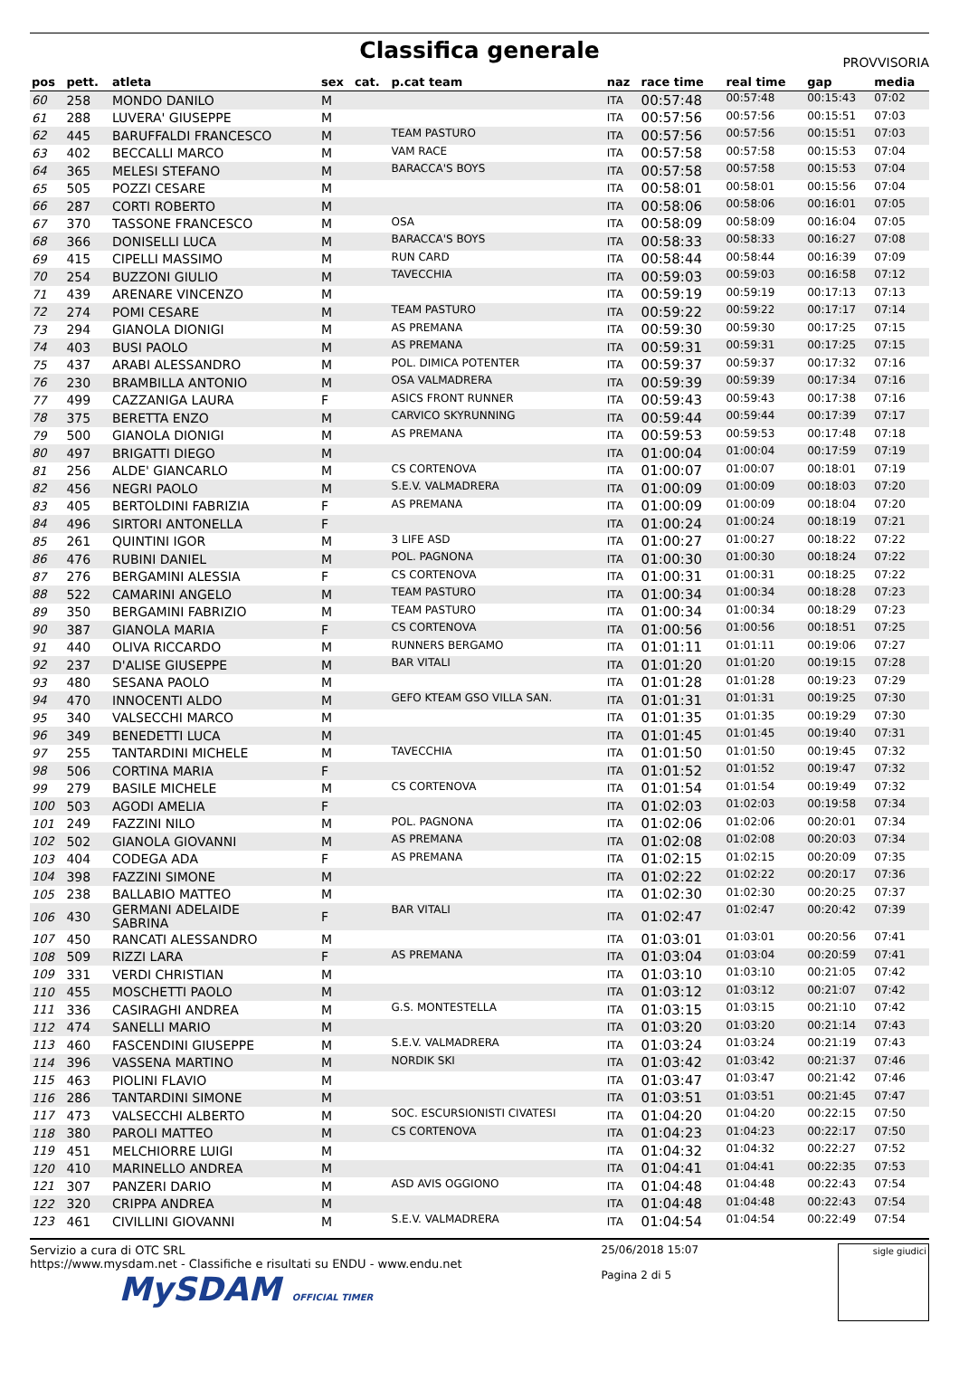Classifica generale
PROVVISORIA
| pos | pett. | atleta | sex | cat. | p.cat team | naz | race time | real time | gap | media |
| --- | --- | --- | --- | --- | --- | --- | --- | --- | --- | --- |
| 60 | 258 | MONDO DANILO | M | | | ITA | 00:57:48 | 00:57:48 | 00:15:43 | 07:02 |
| 61 | 288 | LUVERA' GIUSEPPE | M | | | ITA | 00:57:56 | 00:57:56 | 00:15:51 | 07:03 |
| 62 | 445 | BARUFFALDI FRANCESCO | M | | TEAM PASTURO | ITA | 00:57:56 | 00:57:56 | 00:15:51 | 07:03 |
| 63 | 402 | BECCALLI MARCO | M | | VAM RACE | ITA | 00:57:58 | 00:57:58 | 00:15:53 | 07:04 |
| 64 | 365 | MELESI STEFANO | M | | BARACCA'S BOYS | ITA | 00:57:58 | 00:57:58 | 00:15:53 | 07:04 |
| 65 | 505 | POZZI CESARE | M | | | ITA | 00:58:01 | 00:58:01 | 00:15:56 | 07:04 |
| 66 | 287 | CORTI ROBERTO | M | | | ITA | 00:58:06 | 00:58:06 | 00:16:01 | 07:05 |
| 67 | 370 | TASSONE FRANCESCO | M | | OSA | ITA | 00:58:09 | 00:58:09 | 00:16:04 | 07:05 |
| 68 | 366 | DONISELLI LUCA | M | | BARACCA'S BOYS | ITA | 00:58:33 | 00:58:33 | 00:16:27 | 07:08 |
| 69 | 415 | CIPELLI MASSIMO | M | | RUN CARD | ITA | 00:58:44 | 00:58:44 | 00:16:39 | 07:09 |
| 70 | 254 | BUZZONI GIULIO | M | | TAVECCHIA | ITA | 00:59:03 | 00:59:03 | 00:16:58 | 07:12 |
| 71 | 439 | ARENARE VINCENZO | M | | | ITA | 00:59:19 | 00:59:19 | 00:17:13 | 07:13 |
| 72 | 274 | POMI CESARE | M | | TEAM PASTURO | ITA | 00:59:22 | 00:59:22 | 00:17:17 | 07:14 |
| 73 | 294 | GIANOLA DIONIGI | M | | AS PREMANA | ITA | 00:59:30 | 00:59:30 | 00:17:25 | 07:15 |
| 74 | 403 | BUSI PAOLO | M | | AS PREMANA | ITA | 00:59:31 | 00:59:31 | 00:17:25 | 07:15 |
| 75 | 437 | ARABI ALESSANDRO | M | | POL. DIMICA POTENTER | ITA | 00:59:37 | 00:59:37 | 00:17:32 | 07:16 |
| 76 | 230 | BRAMBILLA ANTONIO | M | | OSA VALMADRERA | ITA | 00:59:39 | 00:59:39 | 00:17:34 | 07:16 |
| 77 | 499 | CAZZANIGA LAURA | F | | ASICS FRONT RUNNER | ITA | 00:59:43 | 00:59:43 | 00:17:38 | 07:16 |
| 78 | 375 | BERETTA ENZO | M | | CARVICO SKYRUNNING | ITA | 00:59:44 | 00:59:44 | 00:17:39 | 07:17 |
| 79 | 500 | GIANOLA DIONIGI | M | | AS PREMANA | ITA | 00:59:53 | 00:59:53 | 00:17:48 | 07:18 |
| 80 | 497 | BRIGATTI DIEGO | M | | | ITA | 01:00:04 | 01:00:04 | 00:17:59 | 07:19 |
| 81 | 256 | ALDE' GIANCARLO | M | | CS CORTENOVA | ITA | 01:00:07 | 01:00:07 | 00:18:01 | 07:19 |
| 82 | 456 | NEGRI PAOLO | M | | S.E.V. VALMADRERA | ITA | 01:00:09 | 01:00:09 | 00:18:03 | 07:20 |
| 83 | 405 | BERTOLDINI FABRIZIA | F | | AS PREMANA | ITA | 01:00:09 | 01:00:09 | 00:18:04 | 07:20 |
| 84 | 496 | SIRTORI ANTONELLA | F | | | ITA | 01:00:24 | 01:00:24 | 00:18:19 | 07:21 |
| 85 | 261 | QUINTINI IGOR | M | | 3 LIFE ASD | ITA | 01:00:27 | 01:00:27 | 00:18:22 | 07:22 |
| 86 | 476 | RUBINI DANIEL | M | | POL. PAGNONA | ITA | 01:00:30 | 01:00:30 | 00:18:24 | 07:22 |
| 87 | 276 | BERGAMINI ALESSIA | F | | CS CORTENOVA | ITA | 01:00:31 | 01:00:31 | 00:18:25 | 07:22 |
| 88 | 522 | CAMARINI ANGELO | M | | TEAM PASTURO | ITA | 01:00:34 | 01:00:34 | 00:18:28 | 07:23 |
| 89 | 350 | BERGAMINI FABRIZIO | M | | TEAM PASTURO | ITA | 01:00:34 | 01:00:34 | 00:18:29 | 07:23 |
| 90 | 387 | GIANOLA MARIA | F | | CS CORTENOVA | ITA | 01:00:56 | 01:00:56 | 00:18:51 | 07:25 |
| 91 | 440 | OLIVA RICCARDO | M | | RUNNERS BERGAMO | ITA | 01:01:11 | 01:01:11 | 00:19:06 | 07:27 |
| 92 | 237 | D'ALISE GIUSEPPE | M | | BAR VITALI | ITA | 01:01:20 | 01:01:20 | 00:19:15 | 07:28 |
| 93 | 480 | SESANA PAOLO | M | | | ITA | 01:01:28 | 01:01:28 | 00:19:23 | 07:29 |
| 94 | 470 | INNOCENTI ALDO | M | | GEFO KTEAM GSO VILLA SAN. | ITA | 01:01:31 | 01:01:31 | 00:19:25 | 07:30 |
| 95 | 340 | VALSECCHI MARCO | M | | | ITA | 01:01:35 | 01:01:35 | 00:19:29 | 07:30 |
| 96 | 349 | BENEDETTI LUCA | M | | | ITA | 01:01:45 | 01:01:45 | 00:19:40 | 07:31 |
| 97 | 255 | TANTARDINI MICHELE | M | | TAVECCHIA | ITA | 01:01:50 | 01:01:50 | 00:19:45 | 07:32 |
| 98 | 506 | CORTINA MARIA | F | | | ITA | 01:01:52 | 01:01:52 | 00:19:47 | 07:32 |
| 99 | 279 | BASILE MICHELE | M | | CS CORTENOVA | ITA | 01:01:54 | 01:01:54 | 00:19:49 | 07:32 |
| 100 | 503 | AGODI AMELIA | F | | | ITA | 01:02:03 | 01:02:03 | 00:19:58 | 07:34 |
| 101 | 249 | FAZZINI NILO | M | | POL. PAGNONA | ITA | 01:02:06 | 01:02:06 | 00:20:01 | 07:34 |
| 102 | 502 | GIANOLA GIOVANNI | M | | AS PREMANA | ITA | 01:02:08 | 01:02:08 | 00:20:03 | 07:34 |
| 103 | 404 | CODEGA ADA | F | | AS PREMANA | ITA | 01:02:15 | 01:02:15 | 00:20:09 | 07:35 |
| 104 | 398 | FAZZINI SIMONE | M | | | ITA | 01:02:22 | 01:02:22 | 00:20:17 | 07:36 |
| 105 | 238 | BALLABIO MATTEO | M | | | ITA | 01:02:30 | 01:02:30 | 00:20:25 | 07:37 |
| 106 | 430 | GERMANI ADELAIDE SABRINA | F | | BAR VITALI | ITA | 01:02:47 | 01:02:47 | 00:20:42 | 07:39 |
| 107 | 450 | RANCATI ALESSANDRO | M | | | ITA | 01:03:01 | 01:03:01 | 00:20:56 | 07:41 |
| 108 | 509 | RIZZI LARA | F | | AS PREMANA | ITA | 01:03:04 | 01:03:04 | 00:20:59 | 07:41 |
| 109 | 331 | VERDI CHRISTIAN | M | | | ITA | 01:03:10 | 01:03:10 | 00:21:05 | 07:42 |
| 110 | 455 | MOSCHETTI PAOLO | M | | | ITA | 01:03:12 | 01:03:12 | 00:21:07 | 07:42 |
| 111 | 336 | CASIRAGHI ANDREA | M | | G.S. MONTESTELLA | ITA | 01:03:15 | 01:03:15 | 00:21:10 | 07:42 |
| 112 | 474 | SANELLI MARIO | M | | | ITA | 01:03:20 | 01:03:20 | 00:21:14 | 07:43 |
| 113 | 460 | FASCENDINI GIUSEPPE | M | | S.E.V. VALMADRERA | ITA | 01:03:24 | 01:03:24 | 00:21:19 | 07:43 |
| 114 | 396 | VASSENA MARTINO | M | | NORDIK SKI | ITA | 01:03:42 | 01:03:42 | 00:21:37 | 07:46 |
| 115 | 463 | PIOLINI FLAVIO | M | | | ITA | 01:03:47 | 01:03:47 | 00:21:42 | 07:46 |
| 116 | 286 | TANTARDINI SIMONE | M | | | ITA | 01:03:51 | 01:03:51 | 00:21:45 | 07:47 |
| 117 | 473 | VALSECCHI ALBERTO | M | | SOC. ESCURSIONISTI CIVATESI | ITA | 01:04:20 | 01:04:20 | 00:22:15 | 07:50 |
| 118 | 380 | PAROLI MATTEO | M | | CS CORTENOVA | ITA | 01:04:23 | 01:04:23 | 00:22:17 | 07:50 |
| 119 | 451 | MELCHIORRE LUIGI | M | | | ITA | 01:04:32 | 01:04:32 | 00:22:27 | 07:52 |
| 120 | 410 | MARINELLO ANDREA | M | | | ITA | 01:04:41 | 01:04:41 | 00:22:35 | 07:53 |
| 121 | 307 | PANZERI DARIO | M | | ASD AVIS OGGIONO | ITA | 01:04:48 | 01:04:48 | 00:22:43 | 07:54 |
| 122 | 320 | CRIPPA ANDREA | M | | | ITA | 01:04:48 | 01:04:48 | 00:22:43 | 07:54 |
| 123 | 461 | CIVILLINI GIOVANNI | M | | S.E.V. VALMADRERA | ITA | 01:04:54 | 01:04:54 | 00:22:49 | 07:54 |
Servizio a cura di OTC SRL
https://www.mysdam.net - Classifiche e risultati su ENDU - www.endu.net
MySDAM OFFICIAL TIMER
25/06/2018 15:07
Pagina 2 di 5
sigle giudici